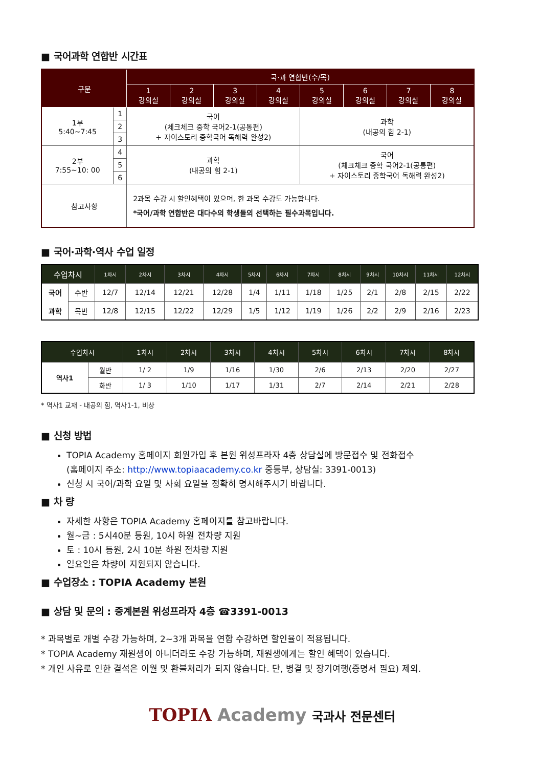■ 국어과학 연합반 시간표
| 구분 | | 국·과 연합반(수/목) | | | | | | | |
| --- | --- | --- | --- | --- | --- | --- | --- | --- | --- |
| | | 1 강의실 | 2 강의실 | 3 강의실 | 4 강의실 | 5 강의실 | 6 강의실 | 7 강의실 | 8 강의실 |
| 1부 5:40~7:45 | 1 | 국어 (체크체크 중학 국어2-1(공통편) + 자이스토리 중학국어 독해력 완성2) | | | | 과학 (내공의 힘 2-1) | | | |
| | 2 | | | | | | | | |
| | 3 | | | | | | | | |
| 2부 7:55~10: 00 | 4 | 과학 (내공의 힘 2-1) | | | | 국어 (체크체크 중학 국어2-1(공통편) + 자이스토리 중학국어 독해력 완성2) | | | |
| | 5 | | | | | | | | |
| | 6 | | | | | | | | |
| 참고사항 | | 2과목 수강 시 할인혜택이 있으며, 한 과목 수강도 가능합니다. *국어/과학 연합반은 대다수의 학생들의 선택하는 필수과목입니다. | | | | | | | |
■ 국어·과학·역사 수업 일정
| 수업차시 | | 1차시 | 2차시 | 3차시 | 4차시 | 5차시 | 6차시 | 7차시 | 8차시 | 9차시 | 10차시 | 11차시 | 12차시 |
| --- | --- | --- | --- | --- | --- | --- | --- | --- | --- | --- | --- | --- | --- |
| 국어 과학 | 수반 | 12/7 | 12/14 | 12/21 | 12/28 | 1/4 | 1/11 | 1/18 | 1/25 | 2/1 | 2/8 | 2/15 | 2/22 |
| | 목반 | 12/8 | 12/15 | 12/22 | 12/29 | 1/5 | 1/12 | 1/19 | 1/26 | 2/2 | 2/9 | 2/16 | 2/23 |
| 수업차시 | | 1차시 | 2차시 | 3차시 | 4차시 | 5차시 | 6차시 | 7차시 | 8차시 |
| --- | --- | --- | --- | --- | --- | --- | --- | --- | --- |
| 역사1 | 월반 | 1/ 2 | 1/9 | 1/16 | 1/30 | 2/6 | 2/13 | 2/20 | 2/27 |
| | 화반 | 1/ 3 | 1/10 | 1/17 | 1/31 | 2/7 | 2/14 | 2/21 | 2/28 |
* 역사1 교재 - 내공의 힘, 역사1-1, 비상
■ 신청 방법
TOPIA Academy 홈페이지 회원가입 후 본원 위성프라자 4층 상담실에 방문접수 및 전화접수
(홈페이지 주소: http://www.topiaacademy.co.kr 중등부, 상담실: 3391-0013)
신청 시 국어/과학 요일 및 사회 요일을 정확히 명시해주시기 바랍니다.
■ 차 량
자세한 사항은 TOPIA Academy 홈페이지를 참고바랍니다.
월~금 : 5시40분 등원, 10시 하원 전차량 지원
토 : 10시 등원, 2시 10분 하원 전차량 지원
일요일은 차량이 지원되지 않습니다.
■ 수업장소 : TOPIA Academy 본원
■ 상담 및 문의 : 중계본원 위성프라자 4층 ☎3391-0013
* 과목별로 개별 수강 가능하며, 2~3개 과목을 연합 수강하면 할인율이 적용됩니다.
* TOPIA Academy 재원생이 아니더라도 수강 가능하며, 재원생에게는 할인 혜택이 있습니다.
* 개인 사유로 인한 결석은 이월 및 환불처리가 되지 않습니다. 단, 병결 및 장기여행(증명서 필요) 제외.
TOPIΛ Academy 국과사 전문센터